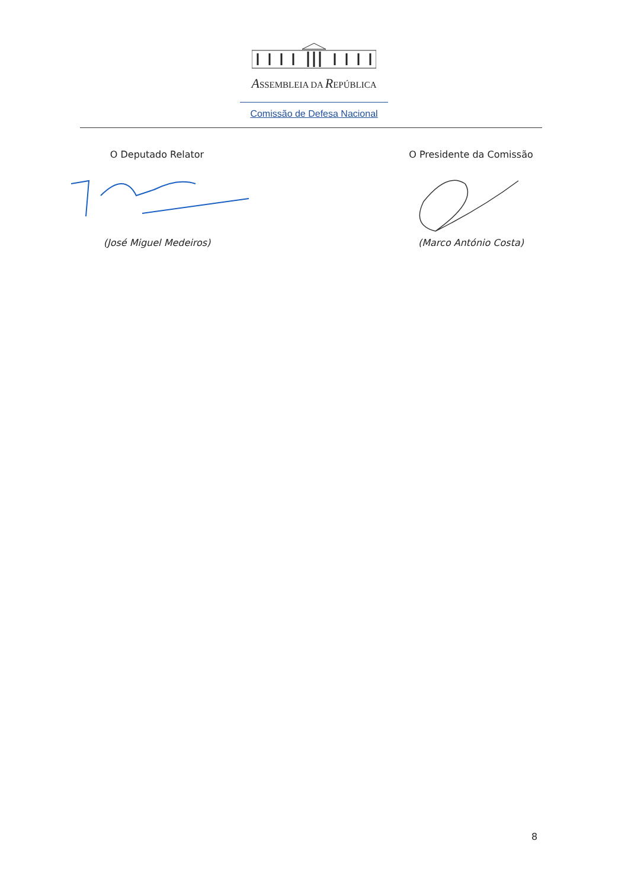ASSEMBLEIA DA REPÚBLICA
Comissão de Defesa Nacional
O Deputado Relator
(José Miguel Medeiros)
O Presidente da Comissão
(Marco António Costa)
8